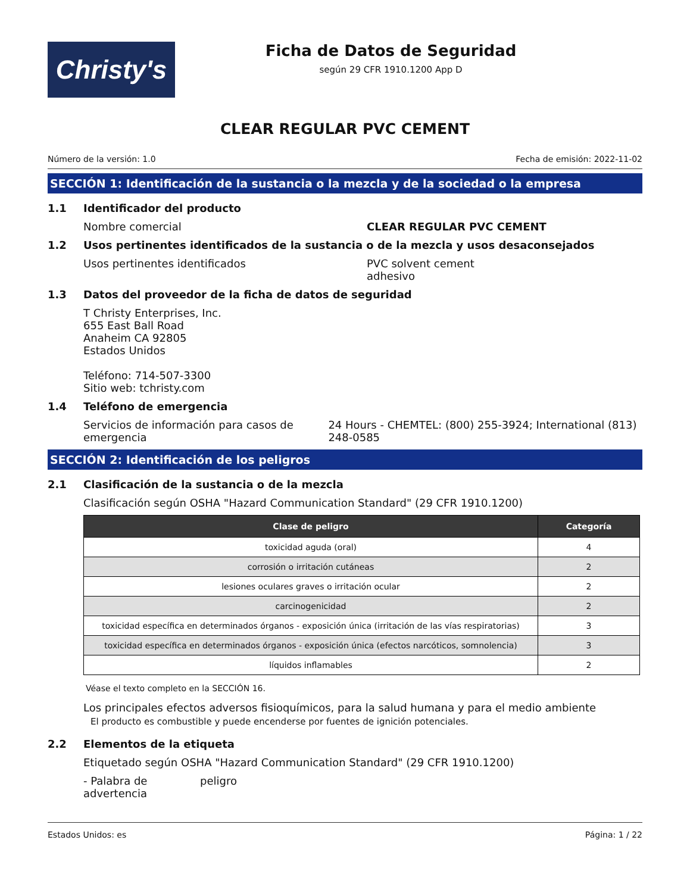Christy's
Ficha de Datos de Seguridad
según 29 CFR 1910.1200 App D
CLEAR REGULAR PVC CEMENT
Número de la versión: 1.0 Fecha de emisión: 2022-11-02
SECCIÓN 1: Identificación de la sustancia o la mezcla y de la sociedad o la empresa
1.1 Identificador del producto
Nombre comercial CLEAR REGULAR PVC CEMENT
1.2 Usos pertinentes identificados de la sustancia o de la mezcla y usos desaconsejados
Usos pertinentes identificados PVC solvent cement
adhesivo
1.3 Datos del proveedor de la ficha de datos de seguridad
T Christy Enterprises, Inc.
655 East Ball Road
Anaheim CA 92805
Estados Unidos
Teléfono: 714-507-3300
Sitio web: tchristy.com
1.4 Teléfono de emergencia
Servicios de información para casos de emergencia
24 Hours - CHEMTEL: (800) 255-3924; International (813) 248-0585
SECCIÓN 2: Identificación de los peligros
2.1 Clasificación de la sustancia o de la mezcla
Clasificación según OSHA "Hazard Communication Standard" (29 CFR 1910.1200)
| Clase de peligro | Categoría |
| --- | --- |
| toxicidad aguda (oral) | 4 |
| corrosión o irritación cutáneas | 2 |
| lesiones oculares graves o irritación ocular | 2 |
| carcinogenicidad | 2 |
| toxicidad específica en determinados órganos - exposición única (irritación de las vías respiratorias) | 3 |
| toxicidad específica en determinados órganos - exposición única (efectos narcóticos, somnolencia) | 3 |
| líquidos inflamables | 2 |
Véase el texto completo en la SECCIÓN 16.
Los principales efectos adversos fisioquímicos, para la salud humana y para el medio ambiente
El producto es combustible y puede encenderse por fuentes de ignición potenciales.
2.2 Elementos de la etiqueta
Etiquetado según OSHA "Hazard Communication Standard" (29 CFR 1910.1200)
- Palabra de advertencia
peligro
Estados Unidos: es Página: 1 / 22